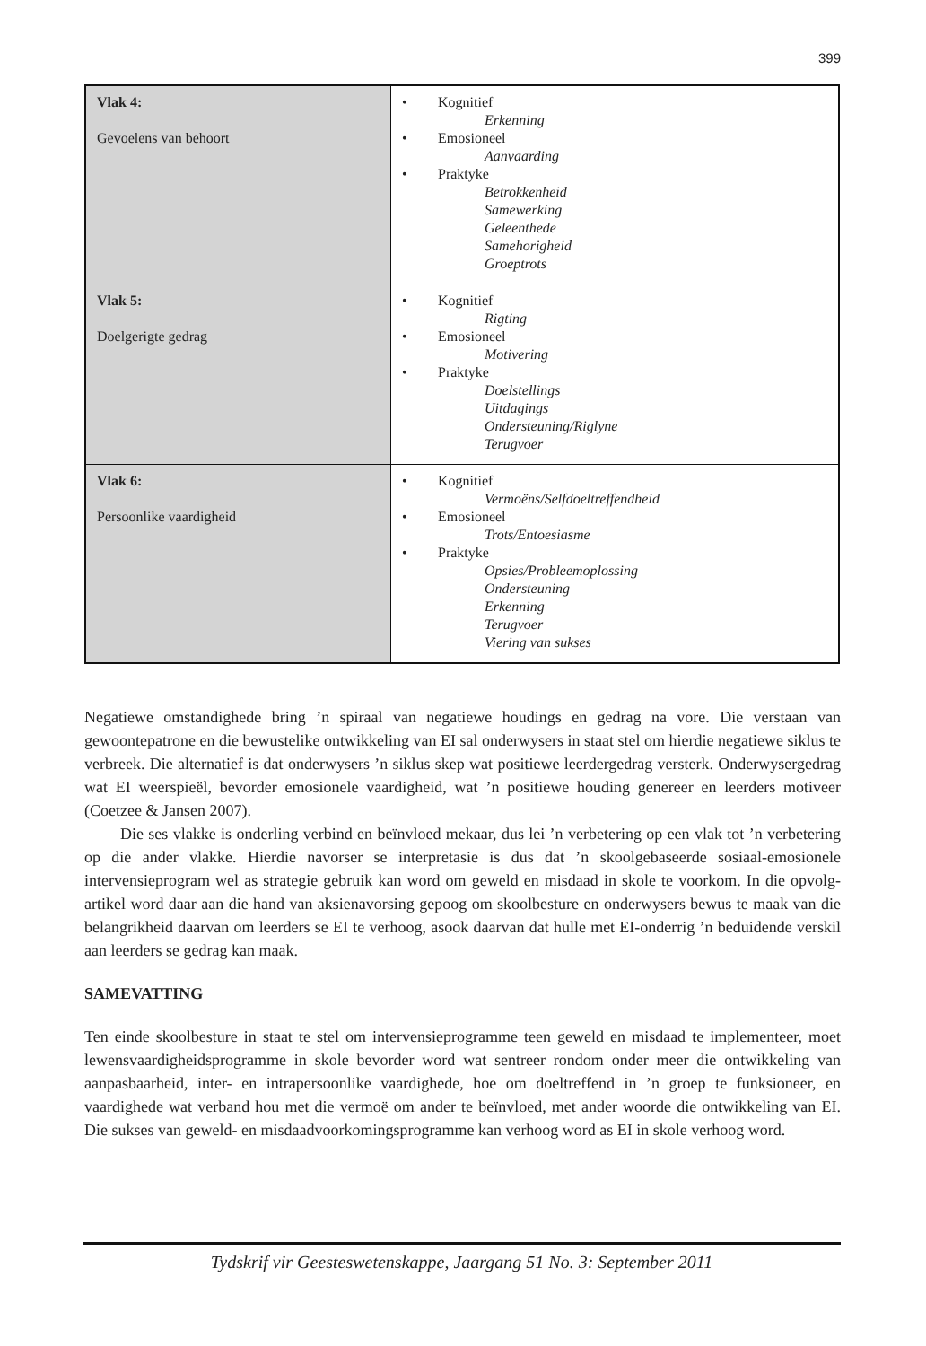399
| Vlak 4: Gevoelens van behoort | • Kognitief Erkenning • Emosioneel Aanvaarding • Praktyke Betrokkenheid Samewerking Geleenthede Samehorigheid Groeptrots |
| Vlak 5: Doelgerigte gedrag | • Kognitief Rigting • Emosioneel Motivering • Praktyke Doelstellings Uitdagings Ondersteuning/Riglyne Terugvoer |
| Vlak 6: Persoonlike vaardigheid | • Kognitief Vermoëns/Selfdoeltreffendheid • Emosioneel Trots/Entoesiasme • Praktyke Opsies/Probleemoplossing Ondersteuning Erkenning Terugvoer Viering van sukses |
Negatiewe omstandighede bring ’n spiraal van negatiewe houdings en gedrag na vore. Die verstaan van gewoontepatrone en die bewustelike ontwikkeling van EI sal onderwysers in staat stel om hierdie negatiewe siklus te verbreek. Die alternatief is dat onderwysers ’n siklus skep wat positiewe leerdergedrag versterk. Onderwysergedrag wat EI weerspieël, bevorder emosionele vaardigheid, wat ’n positiewe houding genereer en leerders motiveer (Coetzee & Jansen 2007).
Die ses vlakke is onderling verbind en beïnvloed mekaar, dus lei ’n verbetering op een vlak tot ’n verbetering op die ander vlakke. Hierdie navorser se interpretasie is dus dat ’n skoolgebaseerde sosiaal-emosionele intervensieprogram wel as strategie gebruik kan word om geweld en misdaad in skole te voorkom. In die opvolg-artikel word daar aan die hand van aksienavorsing gepoog om skoolbesture en onderwysers bewus te maak van die belangrikheid daarvan om leerders se EI te verhoog, asook daarvan dat hulle met EI-onderrig ’n beduidende verskil aan leerders se gedrag kan maak.
SAMEVATTING
Ten einde skoolbesture in staat te stel om intervensieprogramme teen geweld en misdaad te implementeer, moet lewensvaardigheidsprogramme in skole bevorder word wat sentreer rondom onder meer die ontwikkeling van aanpasbaarheid, inter- en intrapersoonlike vaardighede, hoe om doeltreffend in ’n groep te funksioneer, en vaardighede wat verband hou met die vermoë om ander te beïnvloed, met ander woorde die ontwikkeling van EI. Die sukses van geweld- en misdaadvoorkomingsprogramme kan verhoog word as EI in skole verhoog word.
Tydskrif vir Geesteswetenskappe, Jaargang 51 No. 3: September 2011